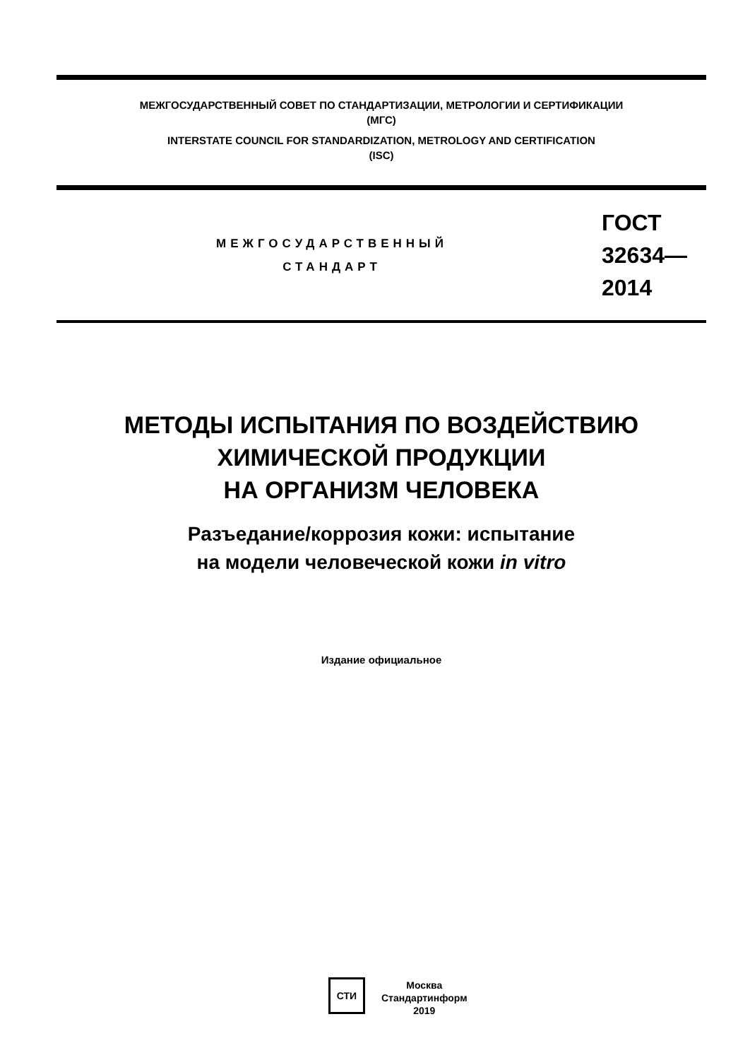МЕЖГОСУДАРСТВЕННЫЙ СОВЕТ ПО СТАНДАРТИЗАЦИИ, МЕТРОЛОГИИ И СЕРТИФИКАЦИИ
(МГС)
INTERSTATE COUNCIL FOR STANDARDIZATION, METROLOGY AND CERTIFICATION
(ISC)
МЕЖГОСУДАРСТВЕННЫЙ
СТАНДАРТ
ГОСТ
32634—
2014
МЕТОДЫ ИСПЫТАНИЯ ПО ВОЗДЕЙСТВИЮ
ХИМИЧЕСКОЙ ПРОДУКЦИИ
НА ОРГАНИЗМ ЧЕЛОВЕКА
Разъедание/коррозия кожи: испытание
на модели человеческой кожи in vitro
Издание официальное
СТИ
Москва
Стандартинформ
2019